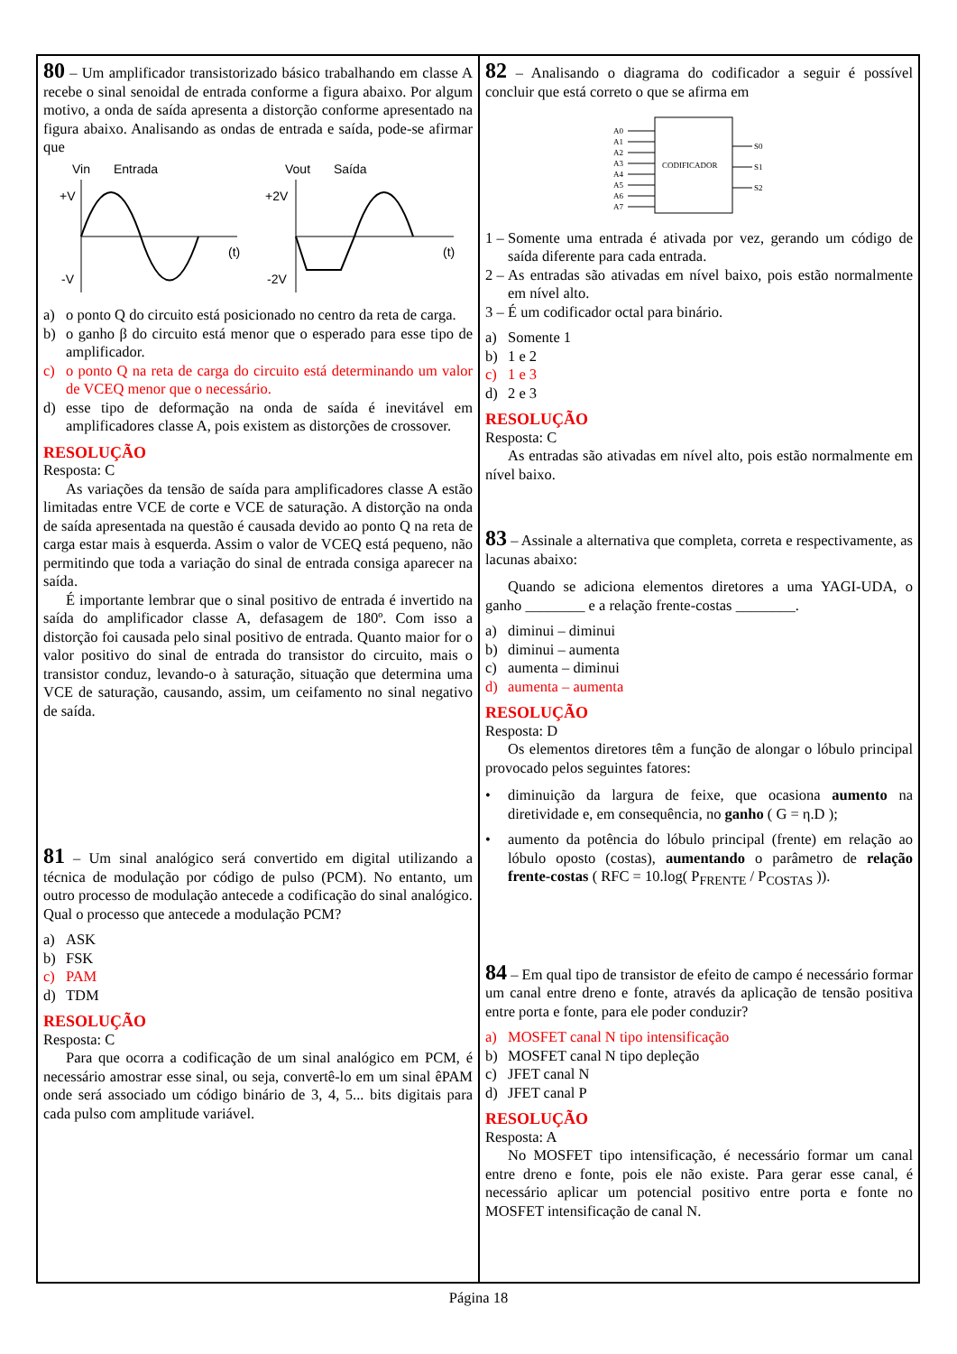80 – Um amplificador transistorizado básico trabalhando em classe A recebe o sinal senoidal de entrada conforme a figura abaixo. Por algum motivo, a onda de saída apresenta a distorção conforme apresentado na figura abaixo. Analisando as ondas de entrada e saída, pode-se afirmar que
Vin
Entrada
Vout
Saída
+V
-V
(t)
+2V
-2V
(t)
a) o ponto Q do circuito está posicionado no centro da reta de carga.
b) o ganho β do circuito está menor que o esperado para esse tipo de amplificador.
c) o ponto Q na reta de carga do circuito está determinando um valor de VCEQ menor que o necessário.
d) esse tipo de deformação na onda de saída é inevitável em amplificadores classe A, pois existem as distorções de crossover.
RESOLUÇÃO
Resposta: C
As variações da tensão de saída para amplificadores classe A estão limitadas entre VCE de corte e VCE de saturação. A distorção na onda de saída apresentada na questão é causada devido ao ponto Q na reta de carga estar mais à esquerda. Assim o valor de VCEQ está pequeno, não permitindo que toda a variação do sinal de entrada consiga aparecer na saída.
É importante lembrar que o sinal positivo de entrada é invertido na saída do amplificador classe A, defasagem de 180º. Com isso a distorção foi causada pelo sinal positivo de entrada. Quanto maior for o valor positivo do sinal de entrada do transistor do circuito, mais o transistor conduz, levando-o à saturação, situação que determina uma VCE de saturação, causando, assim, um ceifamento no sinal negativo de saída.
81 – Um sinal analógico será convertido em digital utilizando a técnica de modulação por código de pulso (PCM). No entanto, um outro processo de modulação antecede a codificação do sinal analógico. Qual o processo que antecede a modulação PCM?
a) ASK
b) FSK
c) PAM
d) TDM
RESOLUÇÃO
Resposta: C
Para que ocorra a codificação de um sinal analógico em PCM, é necessário amostrar esse sinal, ou seja, convertê-lo em um sinal êPAM onde será associado um código binário de 3, 4, 5... bits digitais para cada pulso com amplitude variável.
82 – Analisando o diagrama do codificador a seguir é possível concluir que está correto o que se afirma em
CODIFICADOR
A0
A1
A2
A3
A4
A5
A6
A7
S0
S1
S2
1 – Somente uma entrada é ativada por vez, gerando um código de saída diferente para cada entrada.
2 – As entradas são ativadas em nível baixo, pois estão normalmente em nível alto.
3 – É um codificador octal para binário.
a) Somente 1
b) 1 e 2
c) 1 e 3
d) 2 e 3
RESOLUÇÃO
Resposta: C
As entradas são ativadas em nível alto, pois estão normalmente em nível baixo.
83 – Assinale a alternativa que completa, correta e respectivamente, as lacunas abaixo:
Quando se adiciona elementos diretores a uma YAGI-UDA, o ganho ________ e a relação frente-costas ________.
a) diminui – diminui
b) diminui – aumenta
c) aumenta – diminui
d) aumenta – aumenta
RESOLUÇÃO
Resposta: D
Os elementos diretores têm a função de alongar o lóbulo principal provocado pelos seguintes fatores:
• diminuição da largura de feixe, que ocasiona aumento na diretividade e, em consequência, no ganho ( G = η.D );
• aumento da potência do lóbulo principal (frente) em relação ao lóbulo oposto (costas), aumentando o parâmetro de relação frente-costas ( RFC = 10.log( P<sub>FRENTE</sub> / P<sub>COSTAS</sub> )).
84 – Em qual tipo de transistor de efeito de campo é necessário formar um canal entre dreno e fonte, através da aplicação de tensão positiva entre porta e fonte, para ele poder conduzir?
a) MOSFET canal N tipo intensificação
b) MOSFET canal N tipo depleção
c) JFET canal N
d) JFET canal P
RESOLUÇÃO
Resposta: A
No MOSFET tipo intensificação, é necessário formar um canal entre dreno e fonte, pois ele não existe. Para gerar esse canal, é necessário aplicar um potencial positivo entre porta e fonte no MOSFET intensificação de canal N.
Página 18